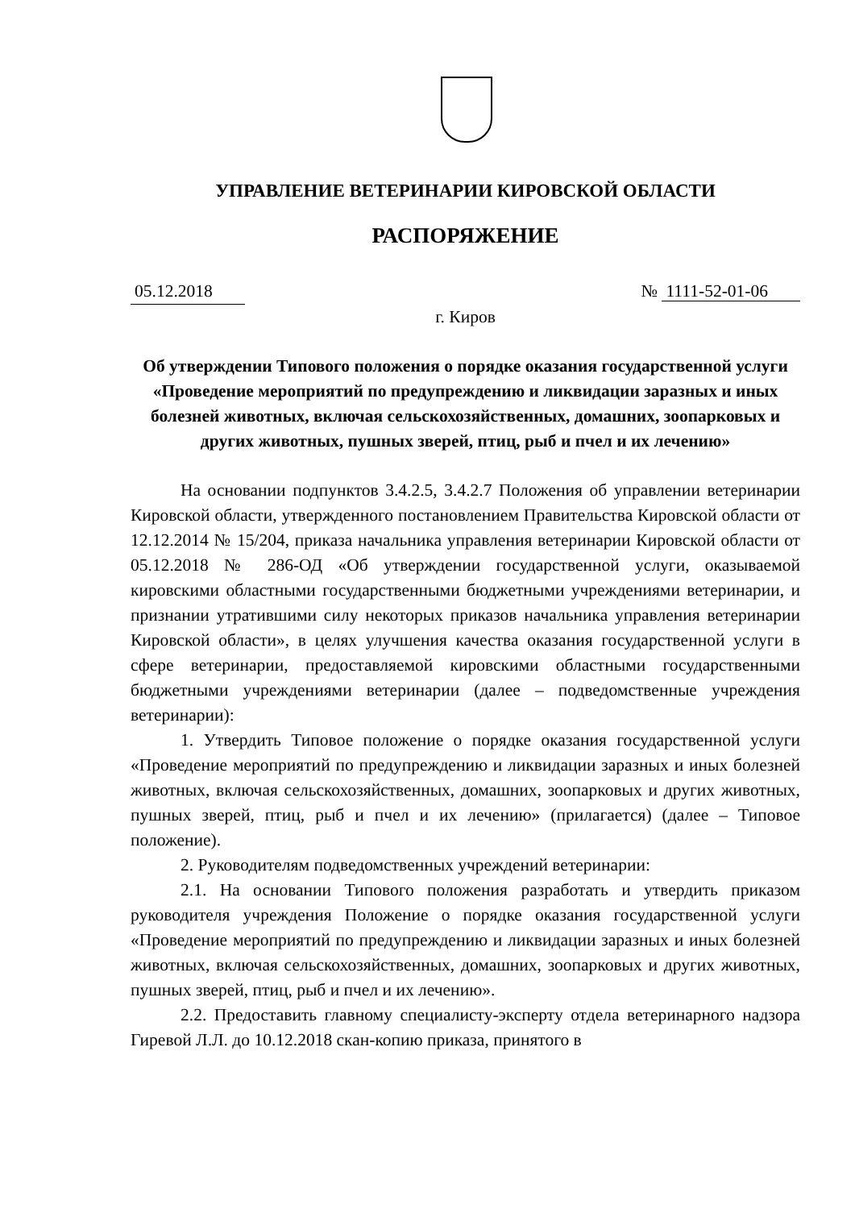УПРАВЛЕНИЕ ВЕТЕРИНАРИИ КИРОВСКОЙ ОБЛАСТИ
РАСПОРЯЖЕНИЕ
05.12.2018 № 1111-52-01-06
г. Киров
Об утверждении Типового положения о порядке оказания государственной услуги «Проведение мероприятий по предупреждению и ликвидации заразных и иных болезней животных, включая сельскохозяйственных, домашних, зоопарковых и других животных, пушных зверей, птиц, рыб и пчел и их лечению»
На основании подпунктов 3.4.2.5, 3.4.2.7 Положения об управлении ветеринарии Кировской области, утвержденного постановлением Правительства Кировской области от 12.12.2014 № 15/204, приказа начальника управления ветеринарии Кировской области от 05.12.2018 № 286-ОД «Об утверждении государственной услуги, оказываемой кировскими областными государственными бюджетными учреждениями ветеринарии, и признании утратившими силу некоторых приказов начальника управления ветеринарии Кировской области», в целях улучшения качества оказания государственной услуги в сфере ветеринарии, предоставляемой кировскими областными государственными бюджетными учреждениями ветеринарии (далее – подведомственные учреждения ветеринарии):
1. Утвердить Типовое положение о порядке оказания государственной услуги «Проведение мероприятий по предупреждению и ликвидации заразных и иных болезней животных, включая сельскохозяйственных, домашних, зоопарковых и других животных, пушных зверей, птиц, рыб и пчел и их лечению» (прилагается) (далее – Типовое положение).
2. Руководителям подведомственных учреждений ветеринарии:
2.1. На основании Типового положения разработать и утвердить приказом руководителя учреждения Положение о порядке оказания государственной услуги «Проведение мероприятий по предупреждению и ликвидации заразных и иных болезней животных, включая сельскохозяйственных, домашних, зоопарковых и других животных, пушных зверей, птиц, рыб и пчел и их лечению».
2.2. Предоставить главному специалисту-эксперту отдела ветеринарного надзора Гиревой Л.Л. до 10.12.2018 скан-копию приказа, принятого в